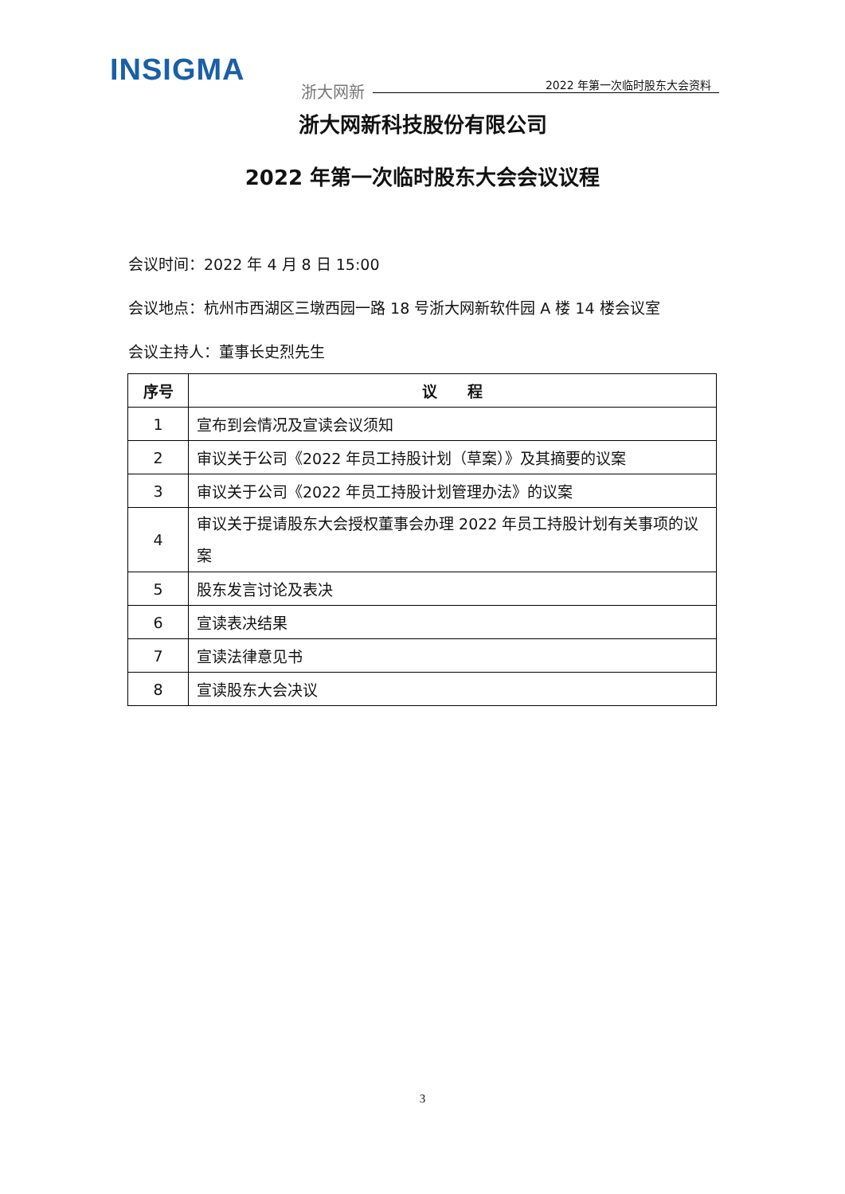INSIGMA
浙大网新 2022 年第一次临时股东大会资料
浙大网新科技股份有限公司
2022 年第一次临时股东大会会议议程
会议时间：2022 年 4 月 8 日 15:00
会议地点：杭州市西湖区三墩西园一路 18 号浙大网新软件园 A 楼 14 楼会议室
会议主持人：董事长史烈先生
| 序号 | 议 程 |
| --- | --- |
| 1 | 宣布到会情况及宣读会议须知 |
| 2 | 审议关于公司《2022 年员工持股计划（草案）》及其摘要的议案 |
| 3 | 审议关于公司《2022 年员工持股计划管理办法》的议案 |
| 4 | 审议关于提请股东大会授权董事会办理 2022 年员工持股计划有关事项的议案 |
| 5 | 股东发言讨论及表决 |
| 6 | 宣读表决结果 |
| 7 | 宣读法律意见书 |
| 8 | 宣读股东大会决议 |
3